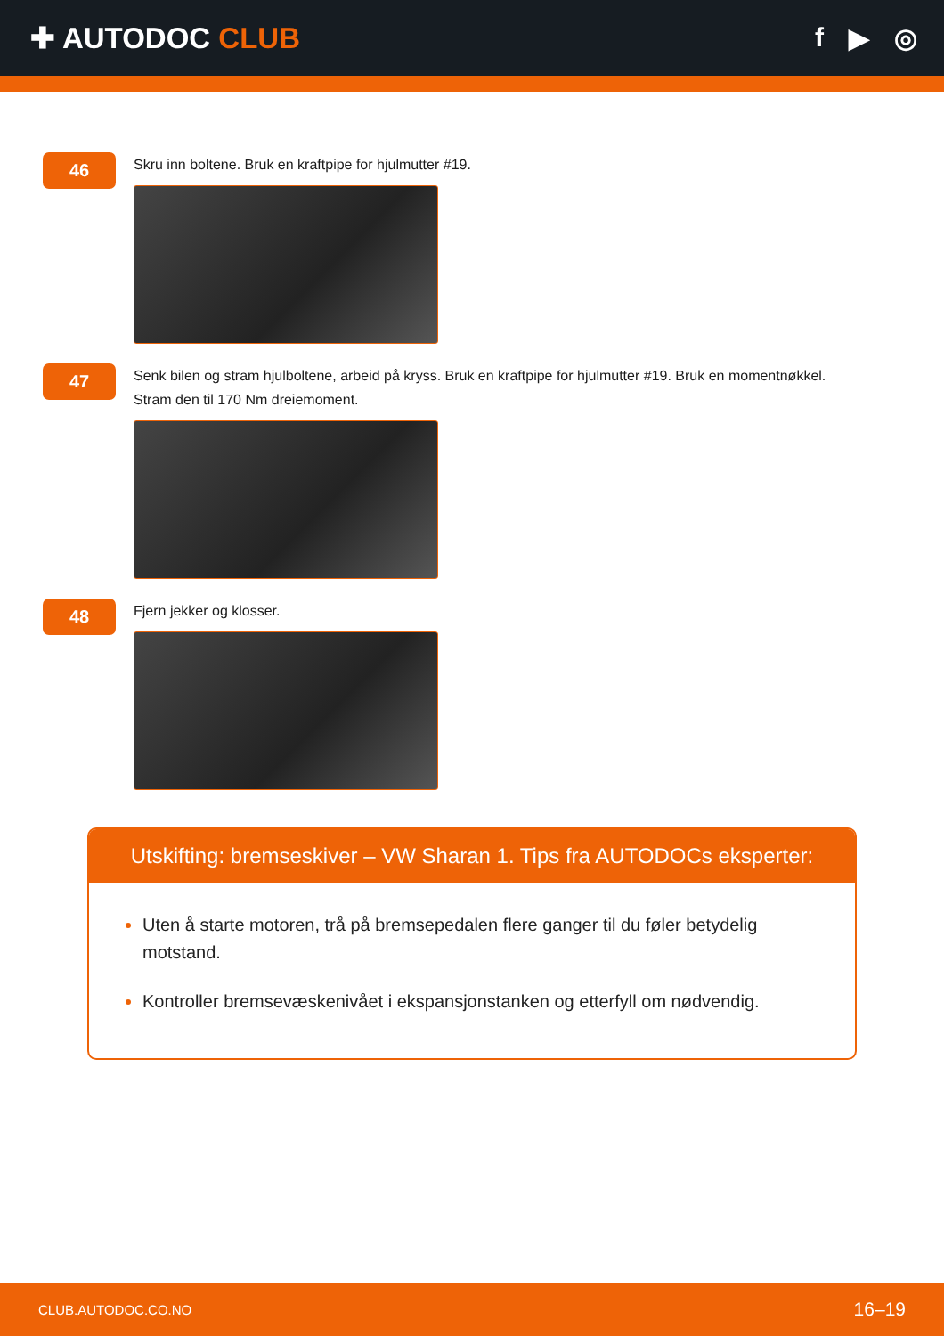✚ AUTODOC CLUB f ▶ ◎
46
Skru inn boltene. Bruk en kraftpipe for hjulmutter #19.
47
Senk bilen og stram hjulboltene, arbeid på kryss. Bruk en kraftpipe for hjulmutter #19. Bruk en momentnøkkel.
Stram den til 170 Nm dreiemoment.
48
Fjern jekker og klosser.
Utskifting: bremseskiver – VW Sharan 1. Tips fra AUTODOCs eksperter:
Uten å starte motoren, trå på bremsepedalen flere ganger til du føler betydelig motstand.
Kontroller bremsevæskenivået i ekspansjonstanken og etterfyll om nødvendig.
CLUB.AUTODOC.CO.NO 16–19